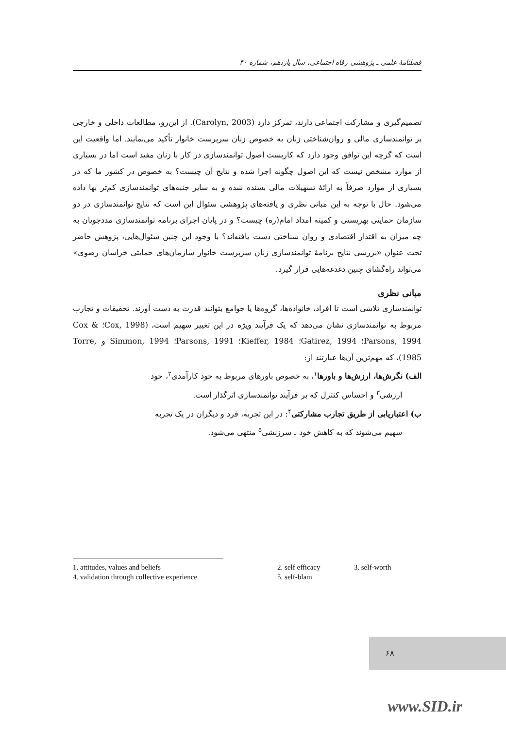فصلنامهٔ علمی ـ پژوهشی رفاه اجتماعی، سال یازدهم، شماره ۴۰
تصمیم‌گیری و مشارکت اجتماعی دارند، تمرکز دارد (Carolyn, 2003). از این‌رو، مطالعات داخلی و خارجی بر توانمندسازی مالی و روان‌شناختی زنان به خصوص زنان سرپرست خانوار تأکید می‌نمایند. اما واقعیت این است که گرچه این توافق وجود دارد که کاربست اصول توانمندسازی در کار با زنان مفید است اما در بسیاری از موارد مشخص نیست که این اصول چگونه اجرا شده و نتایج آن چیست؟ به خصوص در کشور ما که در بسیاری از موارد صرفاً به ارائهٔ تسهیلات مالی بسنده شده و به سایر جنبه‌های توانمندسازی کم‌تر بها داده می‌شود. حال با توجه به این مبانی نظری و یافته‌های پژوهشی سئوال این است که نتایج توانمندسازی در دو سازمان حمایتی بهزیستی و کمیته امداد امام(ره) چیست؟ و در پایان اجرای برنامه توانمندسازی مددجویان به چه میزان به اقتدار اقتصادی و روان شناختی دست یافته‌اند؟ با وجود این چنین سئوال‌هایی، پژوهش حاضر تحت عنوان «بررسی نتایج برنامهٔ توانمندسازی زنان سرپرست خانوار سازمان‌های حمایتی خراسان رضوی» می‌تواند راه‌گشای چنین دغدغه‌هایی قرار گیرد.
مبانی نظری
توانمندسازی تلاشی است تا افراد، خانواده‌ها، گروه‌ها یا جوامع بتوانند قدرت به دست آورند. تحقیقات و تجارب مربوط به توانمندسازی نشان می‌دهد که یک فرآیند ویژه در این تغییر سهیم است، (Cox, 1998؛ Cox & Parsons, 1994؛ Gatirez, 1994؛ Kieffer, 1984؛ Parsons, 1991؛ Simmon, 1994 و Torre, 1985)، که مهم‌ترین آن‌ها عبارتند از:
الف) نگرش‌ها، ارزش‌ها و باورها<sup>۱</sup>، به خصوص باورهای مربوط به خود کارآمدی<sup>۲</sup>، خود
ارزشی<sup>۳</sup> و احساس کنترل که بر فرآیند توانمندسازی اثرگذار است.
ب) اعتباریابی از طریق تجارب مشارکتی<sup>۴</sup>: در این تجربه، فرد و دیگران در یک تجربه
سهیم می‌شوند که به کاهش خود ـ سرزنشی<sup>۵</sup> منتهی می‌شود.
| 1. attitudes, values and beliefs | 2. self efficacy | 3. self-worth |
| 4. validation through collective experience | 5. self-blam | |
۶۸
www.SID.ir